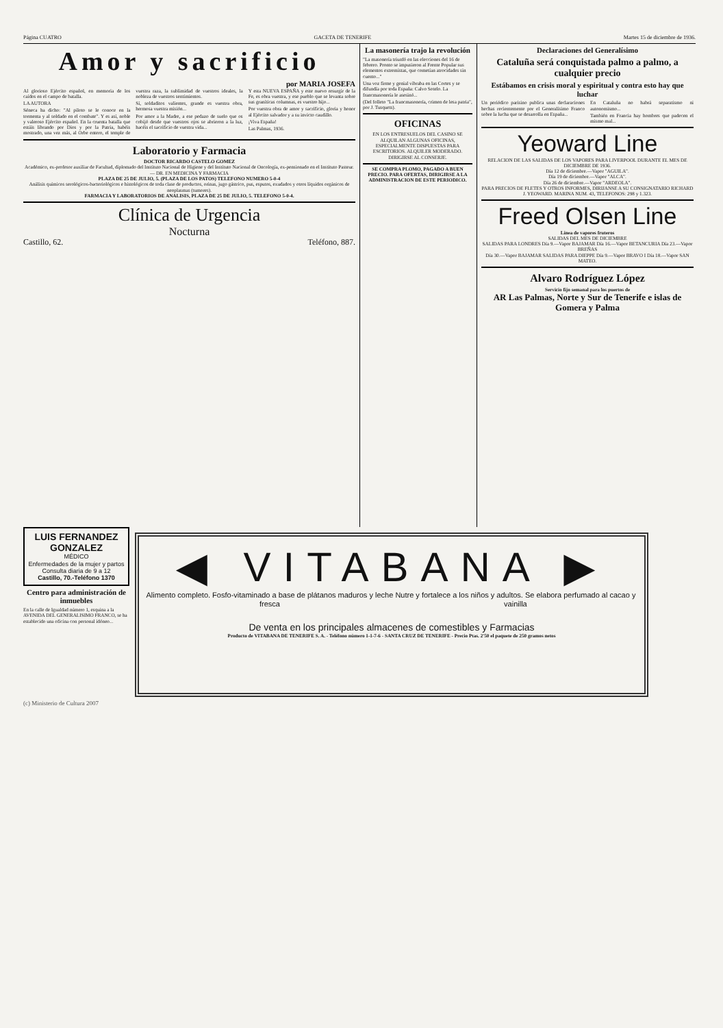Página CUATRO GACETA DE TENERIFE Martes 15 de diciembre de 1936.
Amor y sacrificio
por MARIA JOSEFA
Al glorioso Ejército español, en memoria de los caídos en el campo de batalla.
LA AUTORA
Séneca ha dicho: "Al piloto se le conoce en la tormenta y al soldado en el combate". Y es así, noble y valeroso Ejército español. En la cruenta batalla que estáis librando por Dios y por la Patria, habéis mostrado, una vez más, al Orbe entero, el temple de vuestra raza, la sublimidad de vuestros ideales, la nobleza de vuestros sentimientos.
Sí, soldaditos valientes, grande es vuestra obra, hermosa vuestra misión...
Por amor a la Madre, a ese pedazo de suelo que os cobijó desde que vuestros ojos se abrieron a la luz, hacéis el sacrificio de vuestra vida...
Y esta NUEVA ESPAÑA y este nuevo resurgir de la Fe, es obra vuestra, y ese pueblo que se levanta sobre sus graníticas columnas, es vuestro hijo...
Por vuestra obra de amor y sacrificio, gloria y honor al Ejército salvador y a su invicto caudillo.
¡Viva España!
Las Palmas, 1936.
Laboratorio y Farmacia
DOCTOR RICARDO CASTELO GOMEZ
Académico, ex-profesor auxiliar de Facultad, diplomado del Instituto Nacional de Higiene y del Instituto Nacional de Oncología, ex-pensionado en el Instituto Pasteur.— DR. EN MEDICINA Y FARMACIA
PLAZA DE 25 DE JULIO, 5. (PLAZA DE LOS PATOS) TELEFONO NUMERO 5-0-4
Análisis químicos serológicos-bacteriológicos e histológicos de toda clase de productos, orinas, jugo gástrico, pus, esputos, exudados y otros líquidos orgánicos de neoplasmas (tumores).
FARMACIA Y LABORATORIOS DE ANALISIS, PLAZA DE 25 DE JULIO, 5. TELEFONO 5-0-4.
Clínica de Urgencia
Nocturna
Castillo, 62. Teléfono, 887.
La masonería trajo la revolución
"La masonería triunfó en las elecciones del 16 de febrero. Pronto se impusieron al Frente Popular sus elementos extremistas, que cometían atrocidades sin cuento..."
Una voz firme y genial vibraba en las Cortes y se difundía por toda España: Calvo Sotelo. La francmasonería le asesinó...
(Del folleto "La francmasonería, crimen de lesa patria", por J. Tusquets).
OFICINAS
EN LOS ENTRESUELOS DEL CASINO SE ALQUILAN ALGUNAS OFICINAS, ESPECIALMENTE DISPUESTAS PARA ESCRITORIOS. ALQUILER MODERADO. DIRIGIRSE AL CONSERJE.
SE COMPRA PLOMO, PAGADO A BUEN PRECIO. PARA OFERTAS, DIRIGIRSE A LA ADMINISTRACION DE ESTE PERIODICO.
Declaraciones del Generalísimo
Cataluña será conquistada palmo a palmo, a cualquier precio
Estábamos en crisis moral y espiritual y contra esto hay que luchar
Un periódico parisino publica unas declaraciones hechas recientemente por el Generalísimo Franco sobre la lucha que se desarrolla en España...
En Cataluña no habrá separatismo ni autonomismo...
También en Francia hay hombres que padecen el mismo mal...
Yeoward Line
RELACION DE LAS SALIDAS DE LOS VAPORES PARA LIVERPOOL DURANTE EL MES DE DICIEMBRE DE 1936.
Día 12 de diciembre.—Vapor "AGUILA".
Día 19 de diciembre.—Vapor "ALCA".
Día 26 de diciembre.—Vapor "ARDEOLA".
PARA PRECIOS DE FLETES Y OTROS INFORMES, DIRIJANSE A SU CONSIGNATARIO RICHARD J. YEOWARD. MARINA NUM. 43, TELEFONOS: 298 y 1.323.
Freed Olsen Line
Línea de vapores fruteros
SALIDAS DEL MES DE DICIEMBRE
SALIDAS PARA LONDRES Día 9.—Vapor BAJAMAR Día 16.—Vapor BETANCURIA Día 23.—Vapor BREÑAS
Día 30.—Vapor BAJAMAR SALIDAS PARA DIEPPE Día 9.—Vapor BRAVO I Día 18.—Vapor SAN MATEO.
Alvaro Rodríguez López
Servicio fijo semanal para los puertos de
AR Las Palmas, Norte y Sur de Tenerife e islas de Gomera y Palma
LUIS FERNANDEZ GONZALEZ
MÉDICO
Enfermedades de la mujer y partos
Consulta diaria de 9 a 12
Castillo, 70.-Teléfono 1370
Centro para administración de inmuebles
En la calle de Igualdad número 1, esquina a la AVENIDA DEL GENERALISIMO FRANCO, se ha establecido una oficina con personal idóneo...
◀ VITABANA ▶
Alimento completo. Fosfo-vitaminado a base de plátanos maduros y leche fresca Nutre y fortalece a los niños y adultos. Se elabora perfumado al cacao y vainilla
De venta en los principales almacenes de comestibles y Farmacias
Producto de VITABANA DE TENERIFE S. A. - Teléfono número 1-1-7-6 - SANTA CRUZ DE TENERIFE - Precio Ptas. 2'50 el paquete de 250 gramos netos
(c) Ministerio de Cultura 2007